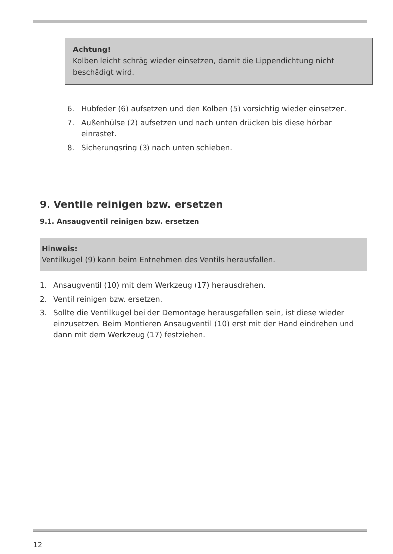Achtung!
Kolben leicht schräg wieder einsetzen, damit die Lippendichtung nicht beschädigt wird.
6. Hubfeder (6) aufsetzen und den Kolben (5) vorsichtig wieder einsetzen.
7. Außenhülse (2) aufsetzen und nach unten drücken bis diese hörbar einrastet.
8. Sicherungsring (3) nach unten schieben.
9. Ventile reinigen bzw. ersetzen
9.1. Ansaugventil reinigen bzw. ersetzen
Hinweis:
Ventilkugel (9) kann beim Entnehmen des Ventils herausfallen.
1. Ansaugventil (10) mit dem Werkzeug (17) herausdrehen.
2. Ventil reinigen bzw. ersetzen.
3. Sollte die Ventilkugel bei der Demontage herausgefallen sein, ist diese wieder einzusetzen. Beim Montieren Ansaugventil (10) erst mit der Hand eindrehen und dann mit dem Werkzeug (17) festziehen.
12